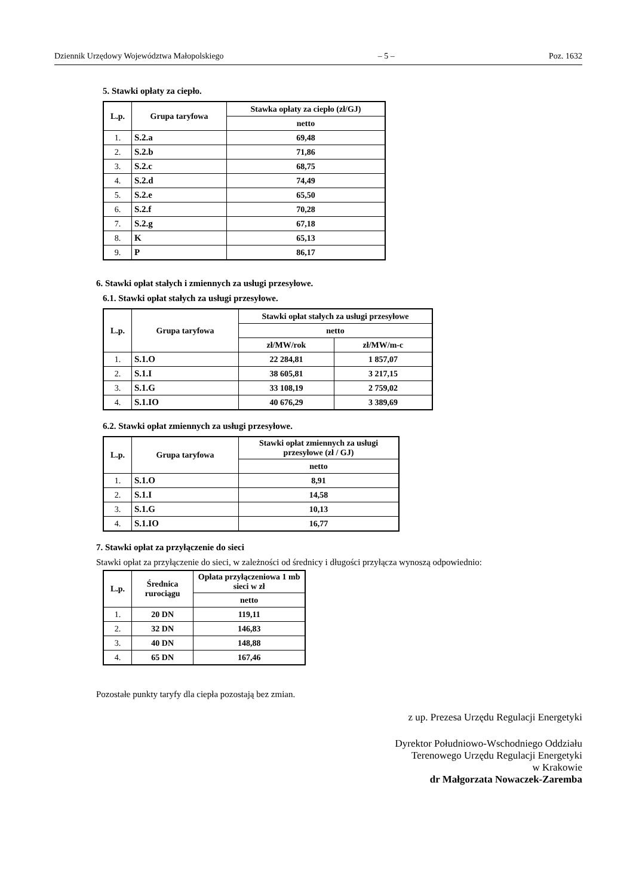Dziennik Urzędowy Województwa Małopolskiego – 5 – Poz. 1632
5. Stawki opłaty za ciepło.
| L.p. | Grupa taryfowa | Stawka opłaty za ciepło (zł/GJ) |
| --- | --- | --- |
| | | netto |
| 1. | S.2.a | 69,48 |
| 2. | S.2.b | 71,86 |
| 3. | S.2.c | 68,75 |
| 4. | S.2.d | 74,49 |
| 5. | S.2.e | 65,50 |
| 6. | S.2.f | 70,28 |
| 7. | S.2.g | 67,18 |
| 8. | K | 65,13 |
| 9. | P | 86,17 |
6. Stawki opłat stałych i zmiennych za usługi przesyłowe.
6.1. Stawki opłat stałych za usługi przesyłowe.
| L.p. | Grupa taryfowa | Stawki opłat stałych za usługi przesyłowe | |
| --- | --- | --- | --- |
| | | netto | |
| | | zł/MW/rok | zł/MW/m-c |
| 1. | S.1.O | 22 284,81 | 1 857,07 |
| 2. | S.1.I | 38 605,81 | 3 217,15 |
| 3. | S.1.G | 33 108,19 | 2 759,02 |
| 4. | S.1.IO | 40 676,29 | 3 389,69 |
6.2. Stawki opłat zmiennych za usługi przesyłowe.
| L.p. | Grupa taryfowa | Stawki opłat zmiennych za usługi przesyłowe (zł / GJ) |
| --- | --- | --- |
| | | netto |
| 1. | S.1.O | 8,91 |
| 2. | S.1.I | 14,58 |
| 3. | S.1.G | 10,13 |
| 4. | S.1.IO | 16,77 |
7. Stawki opłat za przyłączenie do sieci
Stawki opłat za przyłączenie do sieci, w zależności od średnicy i długości przyłącza wynoszą odpowiednio:
| L.p. | Średnica rurociągu | Opłata przyłączeniowa 1 mb sieci w zł |
| --- | --- | --- |
| | | netto |
| 1. | 20 DN | 119,11 |
| 2. | 32 DN | 146,83 |
| 3. | 40 DN | 148,88 |
| 4. | 65 DN | 167,46 |
Pozostałe punkty taryfy dla ciepła pozostają bez zmian.
z up. Prezesa Urzędu Regulacji Energetyki
Dyrektor Południowo-Wschodniego Oddziału
Terenowego Urzędu Regulacji Energetyki
w Krakowie
dr Małgorzata Nowaczek-Zaremba